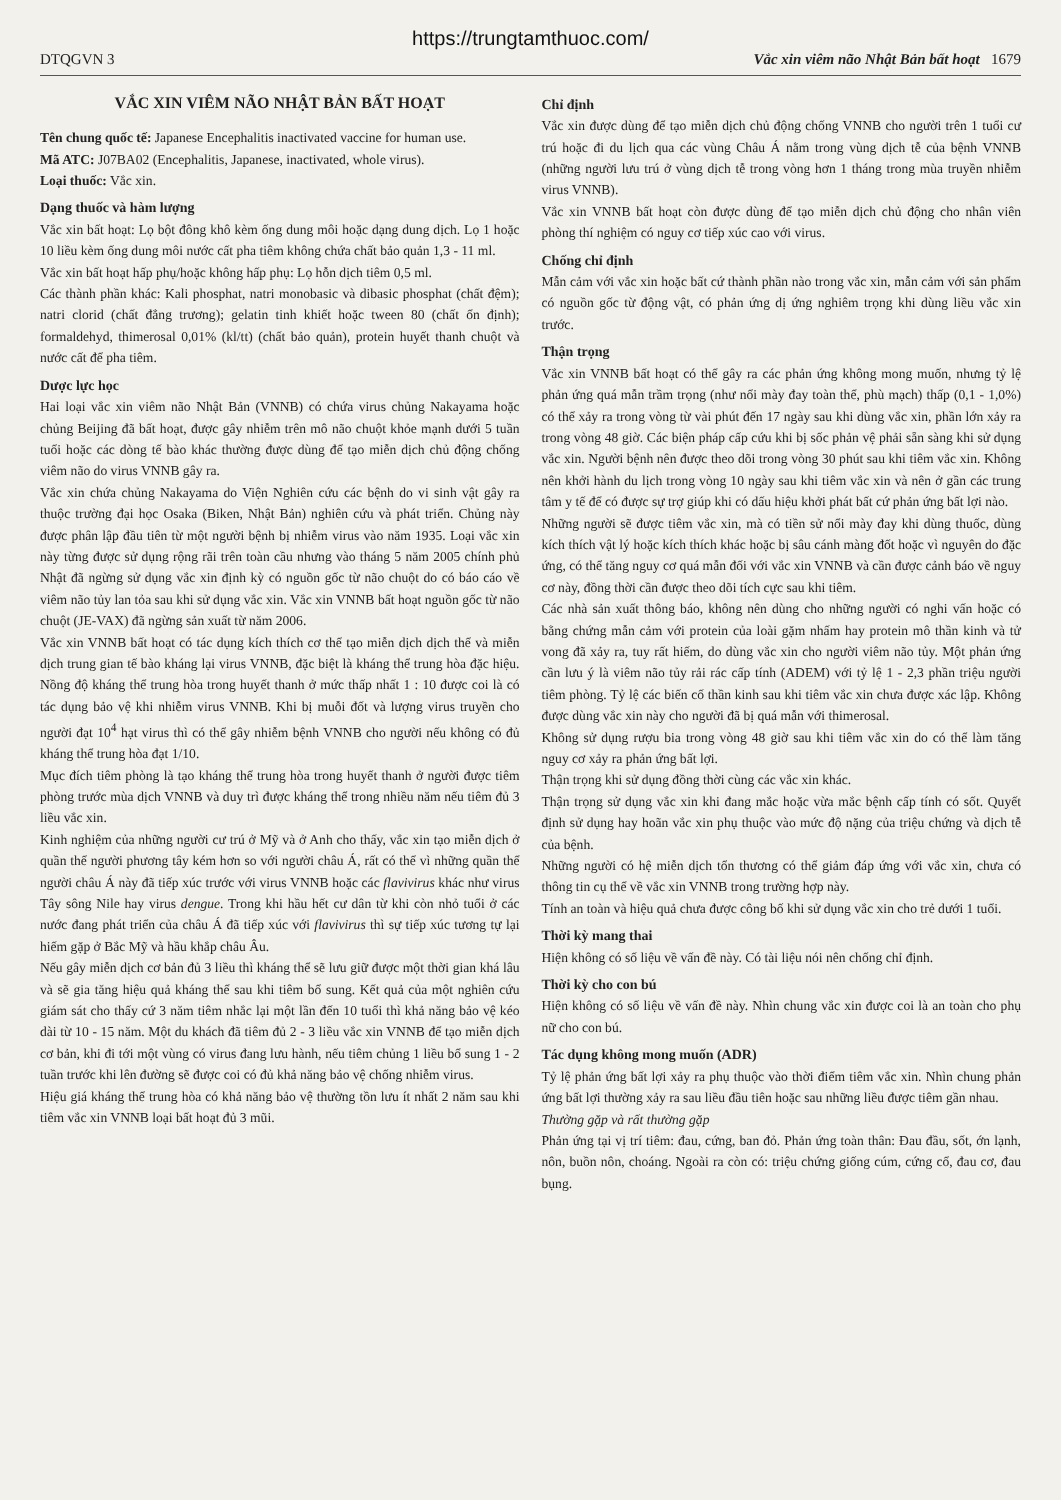https://trungtamthuoc.com/
DTQGVN 3 Vắc xin viêm não Nhật Bản bất hoạt 1679
VẮC XIN VIÊM NÃO NHẬT BẢN BẤT HOẠT
Tên chung quốc tế: Japanese Encephalitis inactivated vaccine for human use.
Mã ATC: J07BA02 (Encephalitis, Japanese, inactivated, whole virus).
Loại thuốc: Vắc xin.
Dạng thuốc và hàm lượng
Vắc xin bất hoạt: Lọ bột đông khô kèm ống dung môi hoặc dạng dung dịch. Lọ 1 hoặc 10 liều kèm ống dung môi nước cất pha tiêm không chứa chất bảo quản 1,3 - 11 ml.
Vắc xin bất hoạt hấp phụ/hoặc không hấp phụ: Lọ hỗn dịch tiêm 0,5 ml.
Các thành phần khác: Kali phosphat, natri monobasic và dibasic phosphat (chất đệm); natri clorid (chất đẳng trương); gelatin tinh khiết hoặc tween 80 (chất ổn định); formaldehyd, thimerosal 0,01% (kl/tt) (chất bảo quản), protein huyết thanh chuột và nước cất để pha tiêm.
Dược lực học
Hai loại vắc xin viêm não Nhật Bản (VNNB) có chứa virus chủng Nakayama hoặc chủng Beijing đã bất hoạt, được gây nhiễm trên mô não chuột khỏe mạnh dưới 5 tuần tuổi hoặc các dòng tế bào khác thường được dùng để tạo miễn dịch chủ động chống viêm não do virus VNNB gây ra.
Vắc xin chứa chủng Nakayama do Viện Nghiên cứu các bệnh do vi sinh vật gây ra thuộc trường đại học Osaka (Biken, Nhật Bản) nghiên cứu và phát triển. Chủng này được phân lập đầu tiên từ một người bệnh bị nhiễm virus vào năm 1935. Loại vắc xin này từng được sử dụng rộng rãi trên toàn cầu nhưng vào tháng 5 năm 2005 chính phủ Nhật đã ngừng sử dụng vắc xin định kỳ có nguồn gốc từ não chuột do có báo cáo về viêm não tủy lan tỏa sau khi sử dụng vắc xin. Vắc xin VNNB bất hoạt nguồn gốc từ não chuột (JE-VAX) đã ngừng sản xuất từ năm 2006.
Vắc xin VNNB bất hoạt có tác dụng kích thích cơ thể tạo miễn dịch dịch thể và miễn dịch trung gian tế bào kháng lại virus VNNB, đặc biệt là kháng thể trung hòa đặc hiệu. Nồng độ kháng thể trung hòa trong huyết thanh ở mức thấp nhất 1 : 10 được coi là có tác dụng bảo vệ khi nhiễm virus VNNB. Khi bị muỗi đốt và lượng virus truyền cho người đạt 10<sup>4</sup> hạt virus thì có thể gây nhiễm bệnh VNNB cho người nếu không có đủ kháng thể trung hòa đạt 1/10.
Mục đích tiêm phòng là tạo kháng thể trung hòa trong huyết thanh ở người được tiêm phòng trước mùa dịch VNNB và duy trì được kháng thể trong nhiều năm nếu tiêm đủ 3 liều vắc xin.
Kinh nghiệm của những người cư trú ở Mỹ và ở Anh cho thấy, vắc xin tạo miễn dịch ở quần thể người phương tây kém hơn so với người châu Á, rất có thể vì những quần thể người châu Á này đã tiếp xúc trước với virus VNNB hoặc các flavivirus khác như virus Tây sông Nile hay virus dengue. Trong khi hầu hết cư dân từ khi còn nhỏ tuổi ở các nước đang phát triển của châu Á đã tiếp xúc với flavivirus thì sự tiếp xúc tương tự lại hiếm gặp ở Bắc Mỹ và hầu khắp châu Âu.
Nếu gây miễn dịch cơ bản đủ 3 liều thì kháng thể sẽ lưu giữ được một thời gian khá lâu và sẽ gia tăng hiệu quả kháng thể sau khi tiêm bổ sung. Kết quả của một nghiên cứu giám sát cho thấy cứ 3 năm tiêm nhắc lại một lần đến 10 tuổi thì khả năng bảo vệ kéo dài từ 10 - 15 năm. Một du khách đã tiêm đủ 2 - 3 liều vắc xin VNNB để tạo miễn dịch cơ bản, khi đi tới một vùng có virus đang lưu hành, nếu tiêm chủng 1 liều bổ sung 1 - 2 tuần trước khi lên đường sẽ được coi có đủ khả năng bảo vệ chống nhiễm virus.
Hiệu giá kháng thể trung hòa có khả năng bảo vệ thường tồn lưu ít nhất 2 năm sau khi tiêm vắc xin VNNB loại bất hoạt đủ 3 mũi.
Chỉ định
Vắc xin được dùng để tạo miễn dịch chủ động chống VNNB cho người trên 1 tuổi cư trú hoặc đi du lịch qua các vùng Châu Á nằm trong vùng dịch tễ của bệnh VNNB (những người lưu trú ở vùng dịch tễ trong vòng hơn 1 tháng trong mùa truyền nhiễm virus VNNB).
Vắc xin VNNB bất hoạt còn được dùng để tạo miễn dịch chủ động cho nhân viên phòng thí nghiệm có nguy cơ tiếp xúc cao với virus.
Chống chỉ định
Mẫn cảm với vắc xin hoặc bất cứ thành phần nào trong vắc xin, mẫn cảm với sản phẩm có nguồn gốc từ động vật, có phản ứng dị ứng nghiêm trọng khi dùng liều vắc xin trước.
Thận trọng
Vắc xin VNNB bất hoạt có thể gây ra các phản ứng không mong muốn, nhưng tỷ lệ phản ứng quá mẫn trầm trọng (như nổi mày đay toàn thể, phù mạch) thấp (0,1 - 1,0%) có thể xảy ra trong vòng từ vài phút đến 17 ngày sau khi dùng vắc xin, phần lớn xảy ra trong vòng 48 giờ. Các biện pháp cấp cứu khi bị sốc phản vệ phải sẵn sàng khi sử dụng vắc xin. Người bệnh nên được theo dõi trong vòng 30 phút sau khi tiêm vắc xin. Không nên khởi hành du lịch trong vòng 10 ngày sau khi tiêm vắc xin và nên ở gần các trung tâm y tế để có được sự trợ giúp khi có dấu hiệu khởi phát bất cứ phản ứng bất lợi nào.
Những người sẽ được tiêm vắc xin, mà có tiền sử nổi mày đay khi dùng thuốc, dùng kích thích vật lý hoặc kích thích khác hoặc bị sâu cánh màng đốt hoặc vì nguyên do đặc ứng, có thể tăng nguy cơ quá mẫn đối với vắc xin VNNB và cần được cảnh báo về nguy cơ này, đồng thời cần được theo dõi tích cực sau khi tiêm.
Các nhà sản xuất thông báo, không nên dùng cho những người có nghi vấn hoặc có bằng chứng mẫn cảm với protein của loài gặm nhấm hay protein mô thần kinh và tử vong đã xảy ra, tuy rất hiếm, do dùng vắc xin cho người viêm não tủy. Một phản ứng cần lưu ý là viêm não tủy rải rác cấp tính (ADEM) với tỷ lệ 1 - 2,3 phần triệu người tiêm phòng. Tỷ lệ các biến cố thần kinh sau khi tiêm vắc xin chưa được xác lập. Không được dùng vắc xin này cho người đã bị quá mẫn với thimerosal.
Không sử dụng rượu bia trong vòng 48 giờ sau khi tiêm vắc xin do có thể làm tăng nguy cơ xảy ra phản ứng bất lợi.
Thận trọng khi sử dụng đồng thời cùng các vắc xin khác.
Thận trọng sử dụng vắc xin khi đang mắc hoặc vừa mắc bệnh cấp tính có sốt. Quyết định sử dụng hay hoãn vắc xin phụ thuộc vào mức độ nặng của triệu chứng và dịch tễ của bệnh.
Những người có hệ miễn dịch tổn thương có thể giảm đáp ứng với vắc xin, chưa có thông tin cụ thể về vắc xin VNNB trong trường hợp này.
Tính an toàn và hiệu quả chưa được công bố khi sử dụng vắc xin cho trẻ dưới 1 tuổi.
Thời kỳ mang thai
Hiện không có số liệu về vấn đề này. Có tài liệu nói nên chống chỉ định.
Thời kỳ cho con bú
Hiện không có số liệu về vấn đề này. Nhìn chung vắc xin được coi là an toàn cho phụ nữ cho con bú.
Tác dụng không mong muốn (ADR)
Tỷ lệ phản ứng bất lợi xảy ra phụ thuộc vào thời điểm tiêm vắc xin. Nhìn chung phản ứng bất lợi thường xảy ra sau liều đầu tiên hoặc sau những liều được tiêm gần nhau.
Thường gặp và rất thường gặp
Phản ứng tại vị trí tiêm: đau, cứng, ban đỏ. Phản ứng toàn thân: Đau đầu, sốt, ớn lạnh, nôn, buồn nôn, choáng. Ngoài ra còn có: triệu chứng giống cúm, cứng cổ, đau cơ, đau bụng.